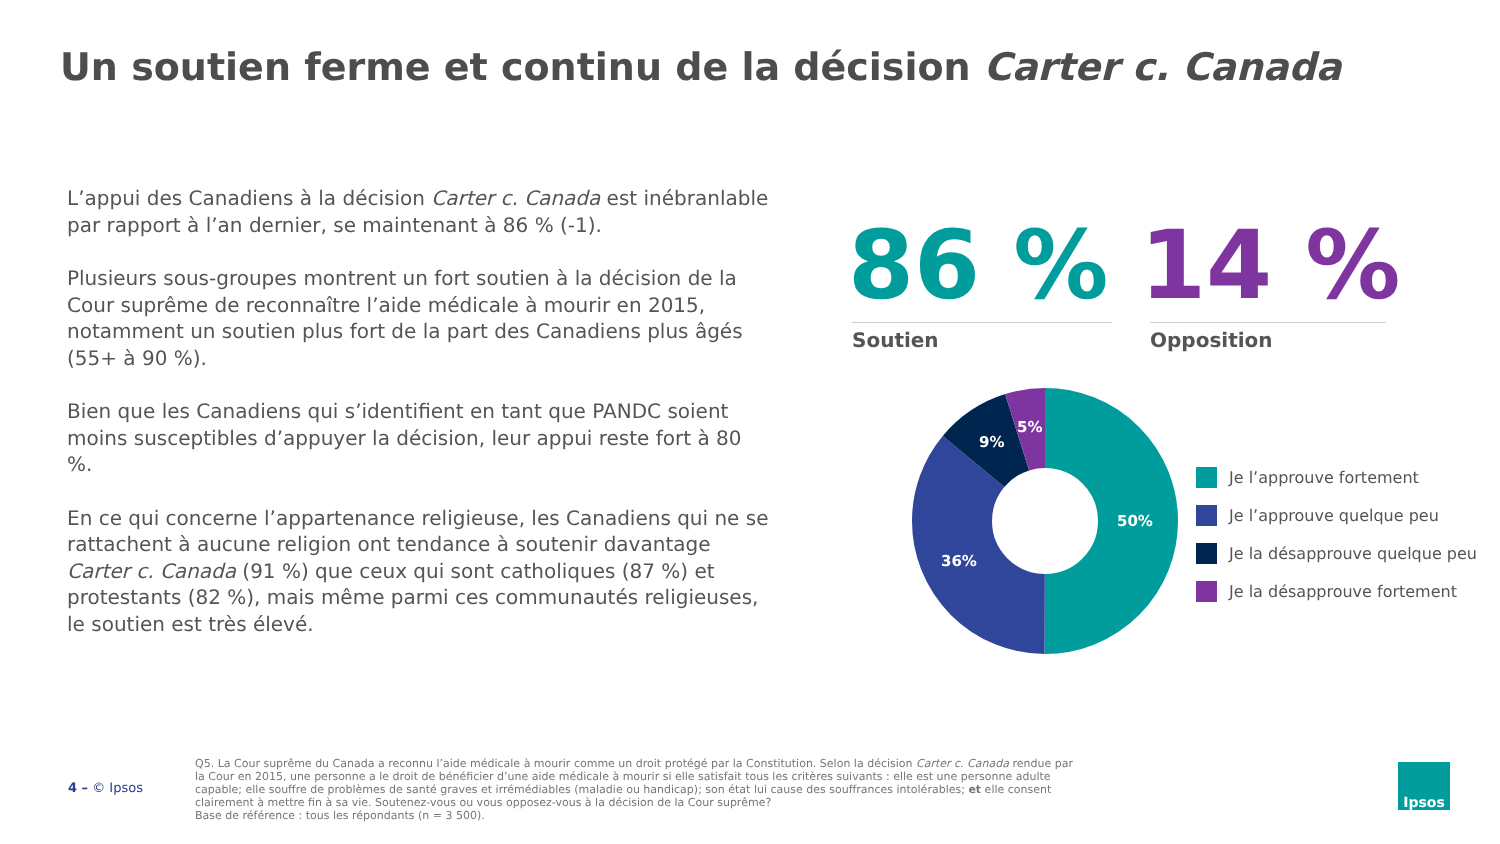Un soutien ferme et continu de la décision Carter c. Canada
L’appui des Canadiens à la décision Carter c. Canada est inébranlable par rapport à l’an dernier, se maintenant à 86 % (-1).
Plusieurs sous-groupes montrent un fort soutien à la décision de la Cour suprême de reconnaître l’aide médicale à mourir en 2015, notamment un soutien plus fort de la part des Canadiens plus âgés (55+ à 90 %).
Bien que les Canadiens qui s’identifient en tant que PANDC soient moins susceptibles d’appuyer la décision, leur appui reste fort à 80 %.
En ce qui concerne l’appartenance religieuse, les Canadiens qui ne se rattachent à aucune religion ont tendance à soutenir davantage Carter c. Canada (91 %) que ceux qui sont catholiques (87 %) et protestants (82 %), mais même parmi ces communautés religieuses, le soutien est très élevé.
86 % 14 %
Soutien Opposition
50%
36%
9%
5%
Je l’approuve fortement
Je l’approuve quelque peu
Je la désapprouve quelque peu
Je la désapprouve fortement
4 – © Ipsos
Q5. La Cour suprême du Canada a reconnu l’aide médicale à mourir comme un droit protégé par la Constitution. Selon la décision Carter c. Canada rendue par la Cour en 2015, une personne a le droit de bénéficier d’une aide médicale à mourir si elle satisfait tous les critères suivants : elle est une personne adulte capable; elle souffre de problèmes de santé graves et irrémédiables (maladie ou handicap); son état lui cause des souffrances intolérables; et elle consent clairement à mettre fin à sa vie. Soutenez-vous ou vous opposez-vous à la décision de la Cour suprême?
Base de référence : tous les répondants (n = 3 500).
Ipsos